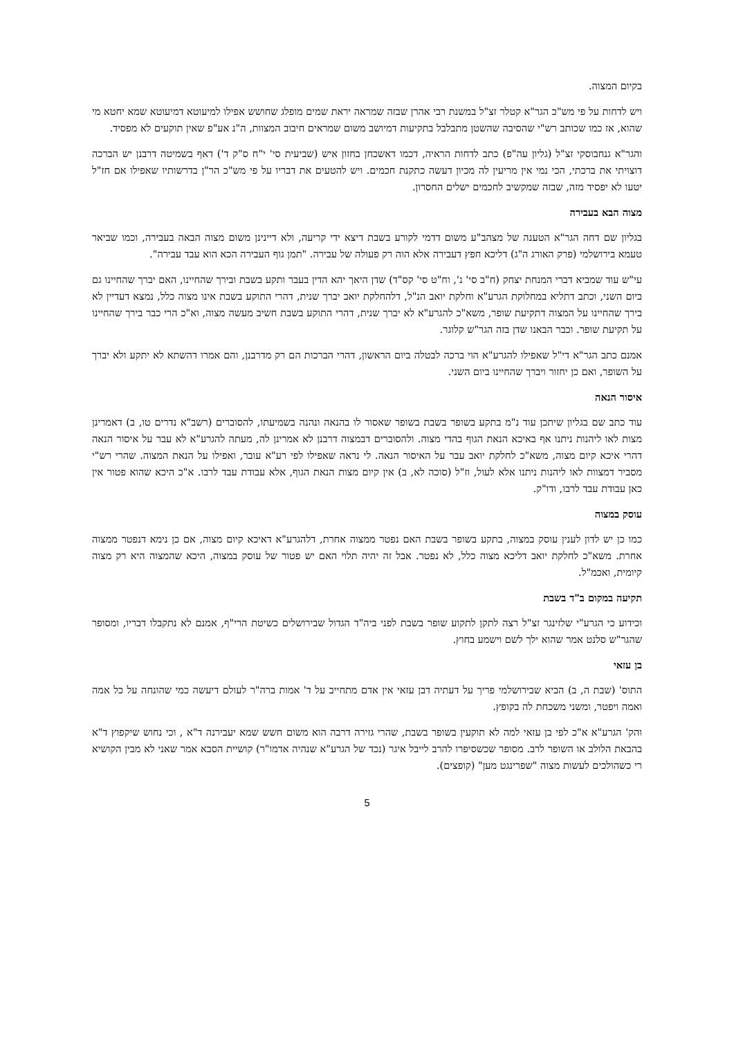בקיום המצוה.
ויש לדחות על פי מש"כ הגר"א קטלר זצ"ל במשנת רבי אהרן שבזה שמראה יראת שמים מופלג שחושש אפילו למיעוטא דמיעוטא שמא יחטא מי שהוא, אז כמו שכותב רש"י שהסיבה שהשטן מתבלבל בתקיעות דמיושב משום שמראים חיבוב המצוות, ה"נ אע"פ שאין תוקעים לא מפסיד.
והגר"א גנחבוסקי זצ"ל (גליון עה"פ) כתב לדחות הראיה, דכמו דאשכחן בחזון איש (שביעית סי' י"ח ס"ק ד') דאף בשמיטה דרבנן יש הברכה דוצויתי את ברכתי, הכי נמי אין מריעין לה מכיון דעשה כתקנת חכמים. ויש להטעים את דבריו על פי מש"כ הר"ן בדרשותיו שאפילו אם חז"ל יטעו לא יפסיד מזה, שבזה שמקשיב לחכמים ישלים החסרון.
מצוה הבא בעבירה
בגליון שם דחה הגר"א הטענה של מצהב"ע משום דדמי לקורע בשבת דיצא ידי קריעה, ולא דיינינן משום מצוה הבאה בעבירה, וכמו שביאר טעמא בירושלמי (פרק האורג ה"ג) דליכא חפץ דעבירה אלא הוה רק פעולה של עבירה. "תמן גוף העבירה הכא הוא עבד עבירה".
עי"ש עוד שמביא דברי המנחת יצחק (ח"ב סי' נ', וח"ט סי' קס"ד) שדן היאך יהא הדין בעבר ותקע בשבת ובירך שהחיינו, האם יברך שהחיינו גם ביום השני, וכתב דתליא במחלוקת הגרע"א וחלקת יואב הנ"ל, דלהחלקת יואב יברך שנית, דהרי התוקע בשבת אינו מצוה כלל, נמצא דעדיין לא בירך שהחיינו על המצוה דתקיעת שופר, משא"כ להגרע"א לא יברך שנית, דהרי התוקע בשבת חשיב מעשה מצוה, וא"כ הרי כבר בירך שהחיינו על תקיעת שופר. וכבר הבאנו שדן בזה הגר"ש קלוגר.
אמנם כתב הגר"א די"ל שאפילו להגרע"א הוי ברכה לבטלה ביום הראשון, דהרי הברכות הם רק מדרבנן, והם אמרו דהשתא לא יתקע ולא יברך על השופר, ואם כן יחזור ויברך שהחיינו ביום השני.
איסור הנאה
עוד כתב שם בגליון שיתכן עוד נ"מ בתקע בשופר בשבת בשופר שאסור לו בהנאה ונהנה בשמיעתו, להסוברים (רשב"א נדרים טו, ב) דאמרינן מצות לאו ליהנות ניתנו אף באיכא הנאת הגוף בהדי מצוה. ולהסוברים דבמצוה דרבנן לא אמרינן לה, מעתה להגרע"א לא עבר על איסור הנאה דהרי איכא קיום מצוה, משא"כ לחלקת יואב עבר על האיסור הנאה. לי נראה שאפילו לפי רע"א עובר, ואפילו על הנאת המצוה. שהרי רש"י מסביר דמצוות לאו ליהנות ניתנו אלא לעול, וז"ל (סוכה לא, ב) אין קיום מצות הנאת הגוף, אלא עבודת עבד לרבו. א"כ היכא שהוא פטור אין כאן עבודת עבד לרבו, ודו"ק.
עוסק במצוה
כמו כן יש לדון לענין עוסק במצוה, בתקע בשופר בשבת האם נפטר ממצוה אחרת, דלהגרע"א דאיכא קיום מצוה, אם כן נימא דנפטר ממצוה אחרת. משא"כ לחלקת יואב דליכא מצוה כלל, לא נפטר. אבל זה יהיה תלוי האם יש פטור של עוסק במצוה, היכא שהמצוה היא רק מצוה קיומית, ואכמ"ל.
תקיעה במקום ב"ד בשבת
וכידוע כי הגרע"י שלזינגר זצ"ל רצה לתקן לתקוע שופר בשבת לפני ביה"ד הגדול שבירושלים כשיטת הרי"ף, אמנם לא נתקבלו דבריו, ומסופר שהגר"ש סלנט אמר שהוא ילך לשם וישמע בחוץ.
בן עזאי
התוס' (שבת ה, ב) הביא שבירושלמי פריך על דעתיה דבן עזאי אין אדם מתחייב על ד' אמות ברה"ר לעולם דיעשה כמי שהונחה על כל אמה ואמה ויפטר, ומשני משכחת לה בקופץ.
והק' הגרע"א א"כ לפי בן עזאי למה לא תוקעין בשופר בשבת, שהרי גזירה דרבה הוא משום חשש שמא יעבירנה ד"א , וכי נחוש שיקפוץ ד"א בהבאת הלולב או השופר לרב. מסופר שכשסיפרו להרב לייבל איגר (נכד של הגרע"א שנהיה אדמו"ר) קושיית הסבא אמר שאני לא מבין הקושיא רי כשהולכים לעשות מצוה "שפרינגט מען" (קופצים).
5